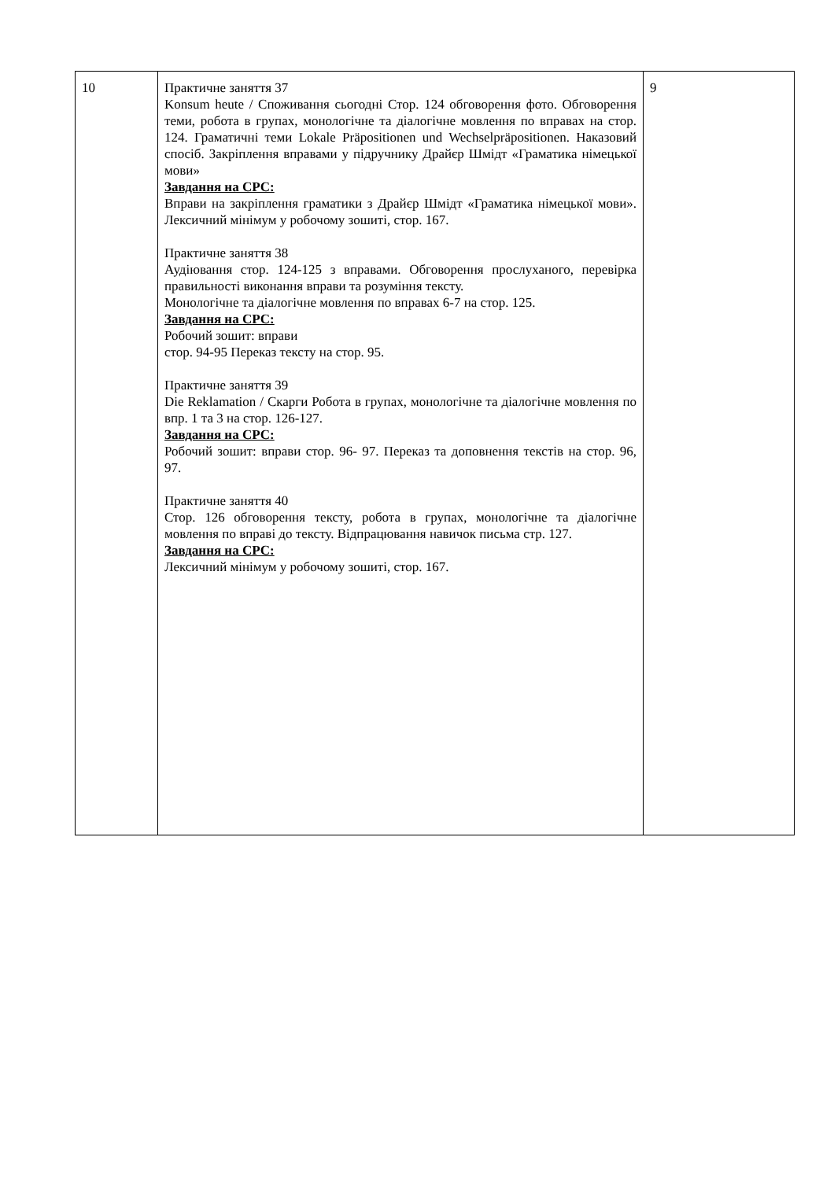| 10 | Практичне заняття 37 Konsum heute / Споживання сьогодні Стор. 124 обговорення фото. Обговорення теми, робота в групах, монологічне та діалогічне мовлення по вправах на стор. 124. Граматичні теми Lokale Präpositionen und Wechselpräpositionen. Наказовий спосіб. Закріплення вправами у підручнику Драйєр Шмідт «Граматика німецької мови» Завдання на СРС: Вправи на закріплення граматики з Драйєр Шмідт «Граматика німецької мови». Лексичний мінімум у робочому зошиті, стор. 167. Практичне заняття 38 Аудіювання стор. 124-125 з вправами. Обговорення прослуханого, перевірка правильності виконання вправи та розуміння тексту. Монологічне та діалогічне мовлення по вправах 6-7 на стор. 125. Завдання на СРС: Робочий зошит: вправи стор. 94-95 Переказ тексту на стор. 95. Практичне заняття 39 Die Reklamation / Скарги Робота в групах, монологічне та діалогічне мовлення по впр. 1 та 3 на стор. 126-127. Завдання на СРС: Робочий зошит: вправи стор. 96- 97. Переказ та доповнення текстів на стор. 96, 97. Практичне заняття 40 Стор. 126 обговорення тексту, робота в групах, монологічне та діалогічне мовлення по вправі до тексту. Відпрацювання навичок письма стр. 127. Завдання на СРС: Лексичний мінімум у робочому зошиті, стор. 167. | 9 |